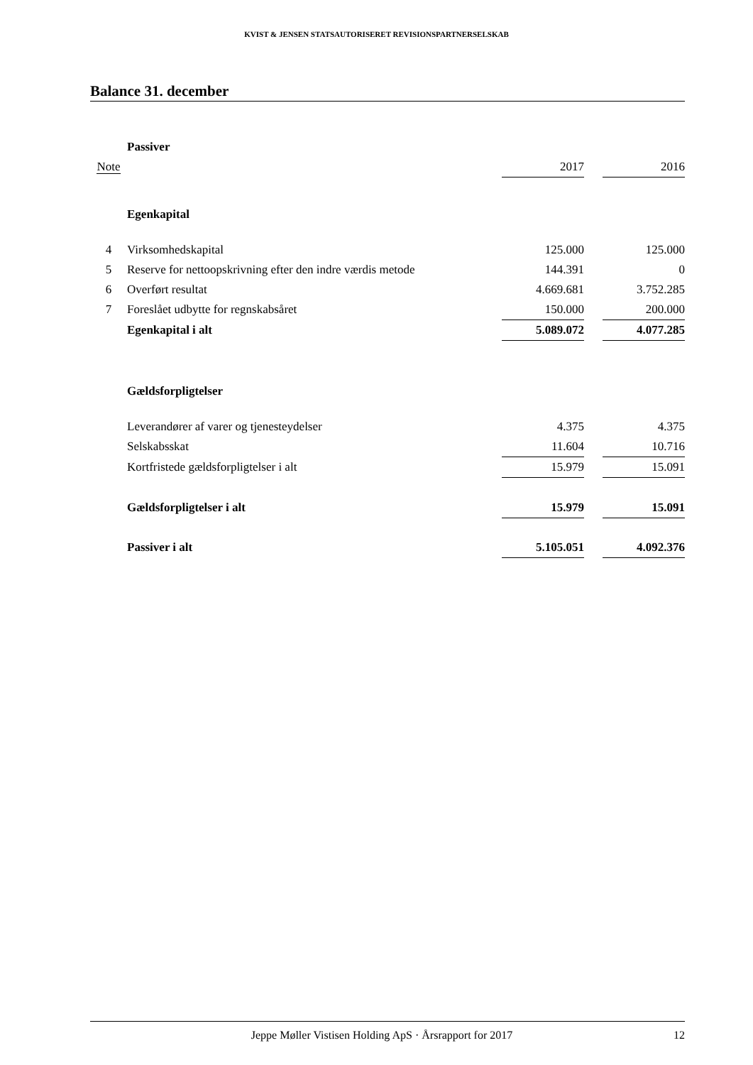KVIST & JENSEN STATSAUTORISERET REVISIONSPARTNERSELSKAB
Balance 31. december
| | Passiver | | | |
| Note | | 2017 | | 2016 |
| | Egenkapital | | | |
| 4 | Virksomhedskapital | 125.000 | | 125.000 |
| 5 | Reserve for nettoopskrivning efter den indre værdis metode | 144.391 | | 0 |
| 6 | Overført resultat | 4.669.681 | | 3.752.285 |
| 7 | Foreslået udbytte for regnskabsåret | 150.000 | | 200.000 |
| | Egenkapital i alt | 5.089.072 | | 4.077.285 |
| | Gældsforpligtelser | | | |
| | Leverandører af varer og tjenesteydelser | 4.375 | | 4.375 |
| | Selskabsskat | 11.604 | | 10.716 |
| | Kortfristede gældsforpligtelser i alt | 15.979 | | 15.091 |
| | Gældsforpligtelser i alt | 15.979 | | 15.091 |
| | Passiver i alt | 5.105.051 | | 4.092.376 |
Jeppe Møller Vistisen Holding ApS · Årsrapport for 2017 12